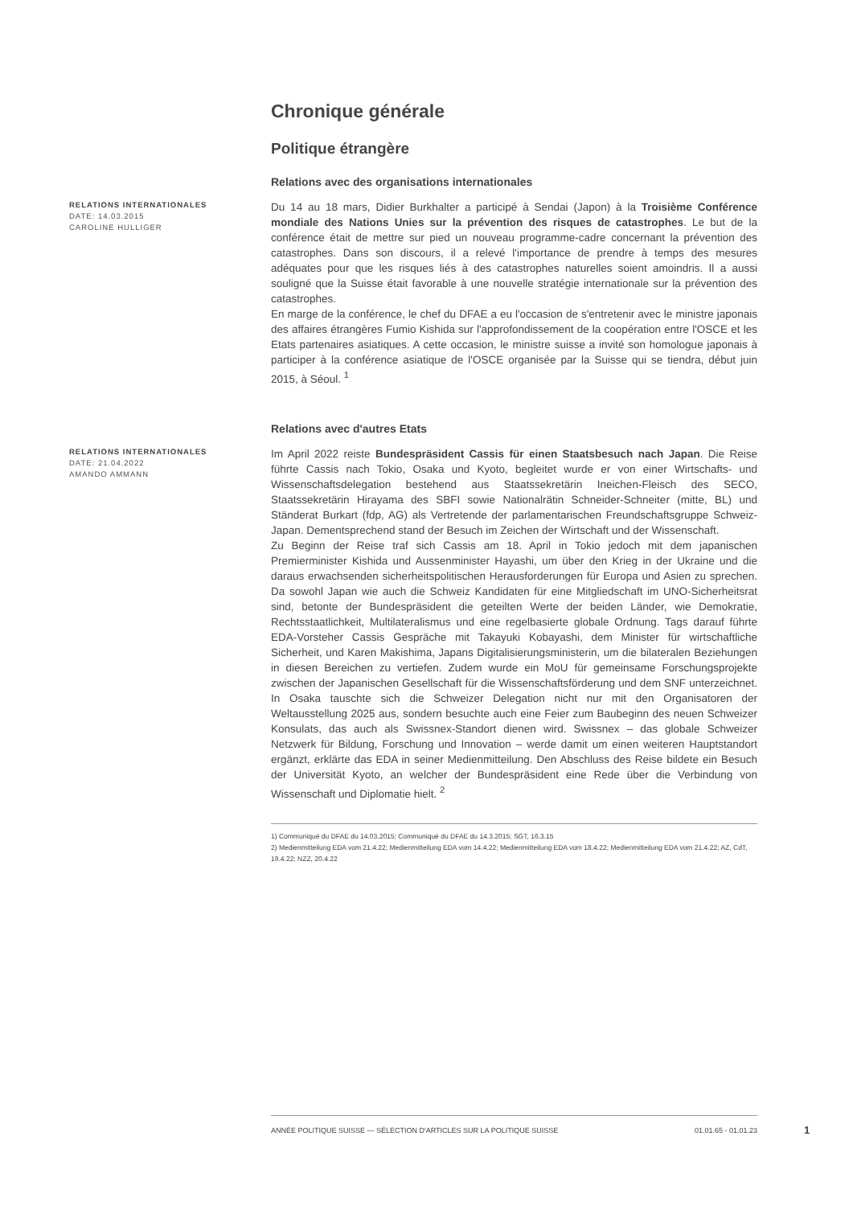Chronique générale
Politique étrangère
Relations avec des organisations internationales
RELATIONS INTERNATIONALES
DATE: 14.03.2015
CAROLINE HULLIGER
Du 14 au 18 mars, Didier Burkhalter a participé à Sendai (Japon) à la Troisième Conférence mondiale des Nations Unies sur la prévention des risques de catastrophes. Le but de la conférence était de mettre sur pied un nouveau programme-cadre concernant la prévention des catastrophes. Dans son discours, il a relevé l'importance de prendre à temps des mesures adéquates pour que les risques liés à des catastrophes naturelles soient amoindris. Il a aussi souligné que la Suisse était favorable à une nouvelle stratégie internationale sur la prévention des catastrophes.
En marge de la conférence, le chef du DFAE a eu l'occasion de s'entretenir avec le ministre japonais des affaires étrangères Fumio Kishida sur l'approfondissement de la coopération entre l'OSCE et les Etats partenaires asiatiques. A cette occasion, le ministre suisse a invité son homologue japonais à participer à la conférence asiatique de l'OSCE organisée par la Suisse qui se tiendra, début juin 2015, à Séoul. <sup>1</sup>
Relations avec d'autres Etats
RELATIONS INTERNATIONALES
DATE: 21.04.2022
AMANDO AMMANN
Im April 2022 reiste Bundespräsident Cassis für einen Staatsbesuch nach Japan. Die Reise führte Cassis nach Tokio, Osaka und Kyoto, begleitet wurde er von einer Wirtschafts- und Wissenschaftsdelegation bestehend aus Staatssekretärin Ineichen-Fleisch des SECO, Staatssekretärin Hirayama des SBFI sowie Nationalrätin Schneider-Schneiter (mitte, BL) und Ständerat Burkart (fdp, AG) als Vertretende der parlamentarischen Freundschaftsgruppe Schweiz-Japan. Dementsprechend stand der Besuch im Zeichen der Wirtschaft und der Wissenschaft.
Zu Beginn der Reise traf sich Cassis am 18. April in Tokio jedoch mit dem japanischen Premierminister Kishida und Aussenminister Hayashi, um über den Krieg in der Ukraine und die daraus erwachsenden sicherheitspolitischen Herausforderungen für Europa und Asien zu sprechen. Da sowohl Japan wie auch die Schweiz Kandidaten für eine Mitgliedschaft im UNO-Sicherheitsrat sind, betonte der Bundespräsident die geteilten Werte der beiden Länder, wie Demokratie, Rechtsstaatlichkeit, Multilateralismus und eine regelbasierte globale Ordnung. Tags darauf führte EDA-Vorsteher Cassis Gespräche mit Takayuki Kobayashi, dem Minister für wirtschaftliche Sicherheit, und Karen Makishima, Japans Digitalisierungsministerin, um die bilateralen Beziehungen in diesen Bereichen zu vertiefen. Zudem wurde ein MoU für gemeinsame Forschungsprojekte zwischen der Japanischen Gesellschaft für die Wissenschaftsförderung und dem SNF unterzeichnet. In Osaka tauschte sich die Schweizer Delegation nicht nur mit den Organisatoren der Weltausstellung 2025 aus, sondern besuchte auch eine Feier zum Baubeginn des neuen Schweizer Konsulats, das auch als Swissnex-Standort dienen wird. Swissnex – das globale Schweizer Netzwerk für Bildung, Forschung und Innovation – werde damit um einen weiteren Hauptstandort ergänzt, erklärte das EDA in seiner Medienmitteilung. Den Abschluss des Reise bildete ein Besuch der Universität Kyoto, an welcher der Bundespräsident eine Rede über die Verbindung von Wissenschaft und Diplomatie hielt. <sup>2</sup>
1) Communiqué du DFAE du 14.03.2015; Communiqué du DFAE du 14.3.2015; SGT, 16.3.15
2) Medienmitteilung EDA vom 21.4.22; Medienmitteilung EDA vom 14.4.22; Medienmitteilung EDA vom 18.4.22; Medienmitteilung EDA vom 21.4.22; AZ, CdT, 19.4.22; NZZ, 20.4.22
ANNÉE POLITIQUE SUISSE — SÉLECTION D'ARTICLES SUR LA POLITIQUE SUISSE 01.01.65 - 01.01.23
1